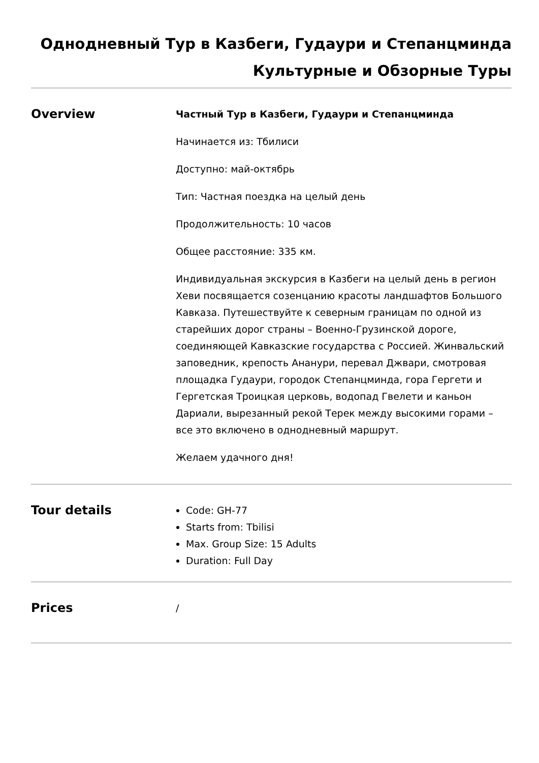Однодневный Тур в Казбеги, Гудаури и Степанцминда
Культурные и Обзорные Туры
Overview
Частный Тур в Казбеги, Гудаури и Степанцминда
Начинается из: Тбилиси
Доступно: май-октябрь
Тип: Частная поездка на целый день
Продолжительность: 10 часов
Общее расстояние: 335 км.
Индивидуальная экскурсия в Казбеги на целый день в регион Хеви посвящается созенцанию красоты ландшафтов Большого Кавказа. Путешествуйте к северным границам по одной из старейших дорог страны – Военно-Грузинской дороге, соединяющей Кавказские государства с Россией. Жинвальский заповедник, крепость Ананури, перевал Джвари, смотровая площадка Гудаури, городок Степанцминда, гора Гергети и Гергетская Троицкая церковь, водопад Гвелети и каньон Дариали, вырезанный рекой Терек между высокими горами – все это включено в однодневный маршрут.
Желаем удачного дня!
Tour details
Code: GH-77
Starts from: Tbilisi
Max. Group Size: 15 Adults
Duration: Full Day
Prices
/